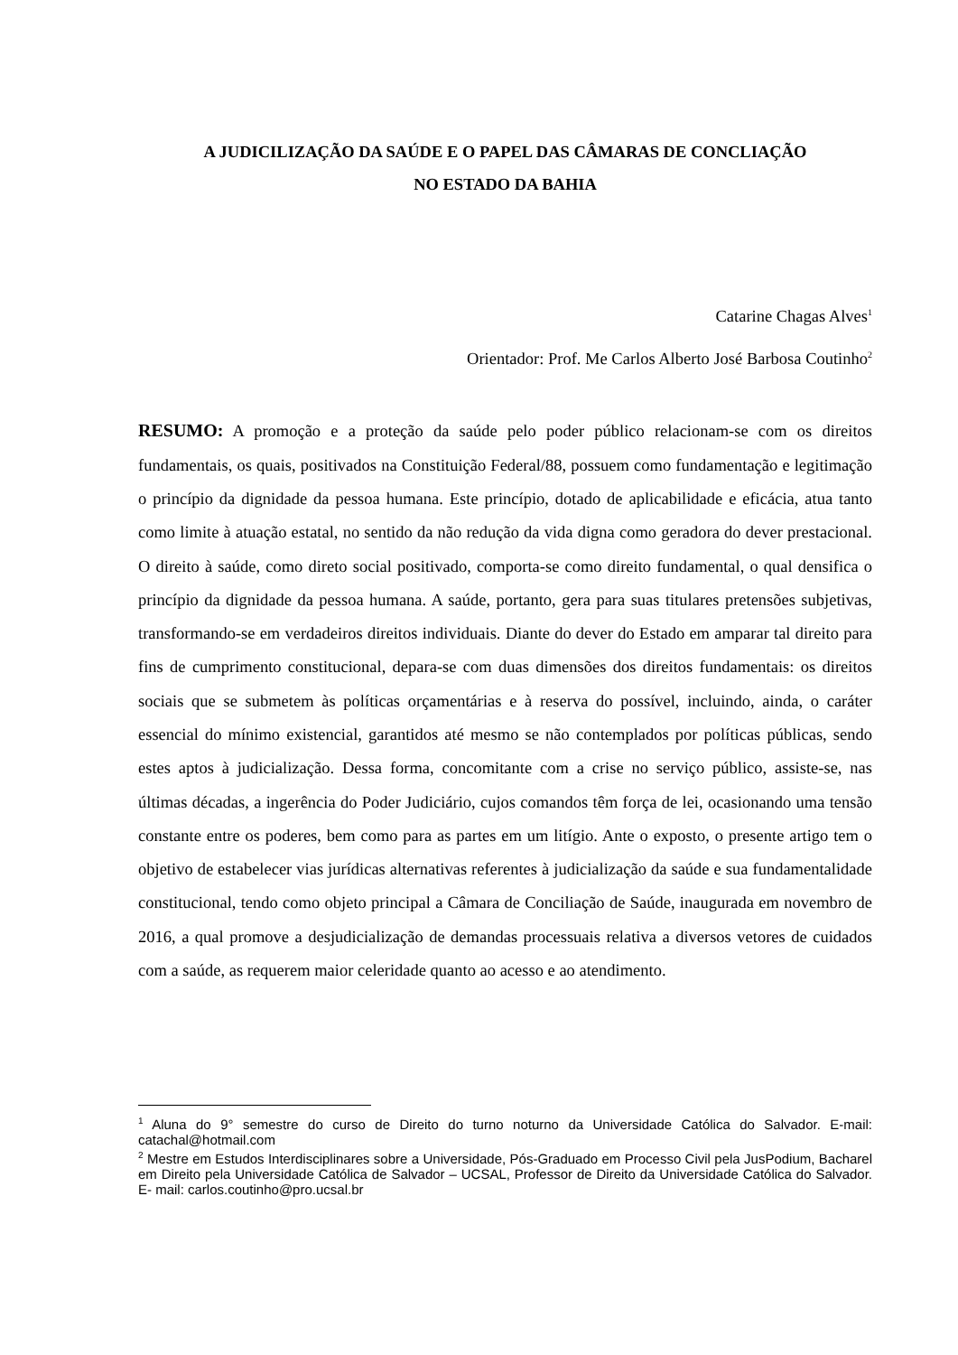A JUDICILIZAÇÃO DA SAÚDE E O PAPEL DAS CÂMARAS DE CONCLIAÇÃO
NO ESTADO DA BAHIA
Catarine Chagas Alves<sup>1</sup>
Orientador: Prof. Me Carlos Alberto José Barbosa Coutinho<sup>2</sup>
RESUMO: A promoção e a proteção da saúde pelo poder público relacionam-se com os direitos fundamentais, os quais, positivados na Constituição Federal/88, possuem como fundamentação e legitimação o princípio da dignidade da pessoa humana. Este princípio, dotado de aplicabilidade e eficácia, atua tanto como limite à atuação estatal, no sentido da não redução da vida digna como geradora do dever prestacional. O direito à saúde, como direto social positivado, comporta-se como direito fundamental, o qual densifica o princípio da dignidade da pessoa humana. A saúde, portanto, gera para suas titulares pretensões subjetivas, transformando-se em verdadeiros direitos individuais. Diante do dever do Estado em amparar tal direito para fins de cumprimento constitucional, depara-se com duas dimensões dos direitos fundamentais: os direitos sociais que se submetem às políticas orçamentárias e à reserva do possível, incluindo, ainda, o caráter essencial do mínimo existencial, garantidos até mesmo se não contemplados por políticas públicas, sendo estes aptos à judicialização. Dessa forma, concomitante com a crise no serviço público, assiste-se, nas últimas décadas, a ingerência do Poder Judiciário, cujos comandos têm força de lei, ocasionando uma tensão constante entre os poderes, bem como para as partes em um litígio. Ante o exposto, o presente artigo tem o objetivo de estabelecer vias jurídicas alternativas referentes à judicialização da saúde e sua fundamentalidade constitucional, tendo como objeto principal a Câmara de Conciliação de Saúde, inaugurada em novembro de 2016, a qual promove a desjudicialização de demandas processuais relativa a diversos vetores de cuidados com a saúde, as requerem maior celeridade quanto ao acesso e ao atendimento.
<sup>1</sup> Aluna do 9° semestre do curso de Direito do turno noturno da Universidade Católica do Salvador. E-mail: catachal@hotmail.com
<sup>2</sup> Mestre em Estudos Interdisciplinares sobre a Universidade, Pós-Graduado em Processo Civil pela JusPodium, Bacharel em Direito pela Universidade Católica de Salvador – UCSAL, Professor de Direito da Universidade Católica do Salvador. E- mail: carlos.coutinho@pro.ucsal.br